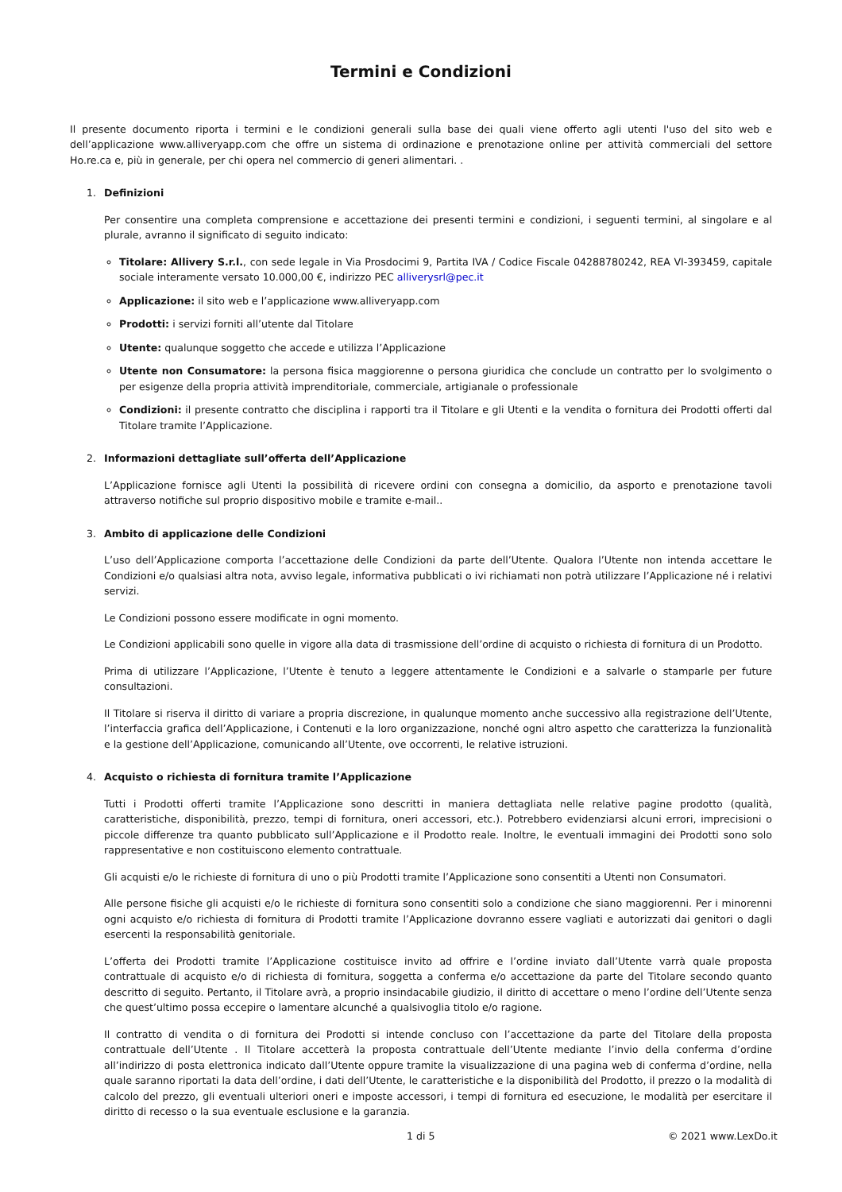Termini e Condizioni
Il presente documento riporta i termini e le condizioni generali sulla base dei quali viene offerto agli utenti l'uso del sito web e dell’applicazione www.alliveryapp.com che offre un sistema di ordinazione e prenotazione online per attività commerciali del settore Ho.re.ca e, più in generale, per chi opera nel commercio di generi alimentari. .
1. Definizioni
Per consentire una completa comprensione e accettazione dei presenti termini e condizioni, i seguenti termini, al singolare e al plurale, avranno il significato di seguito indicato:
Titolare: Allivery S.r.l., con sede legale in Via Prosdocimi 9, Partita IVA / Codice Fiscale 04288780242, REA VI-393459, capitale sociale interamente versato 10.000,00 €, indirizzo PEC alliverysrl@pec.it
Applicazione: il sito web e l’applicazione www.alliveryapp.com
Prodotti: i servizi forniti all’utente dal Titolare
Utente: qualunque soggetto che accede e utilizza l’Applicazione
Utente non Consumatore: la persona fisica maggiorenne o persona giuridica che conclude un contratto per lo svolgimento o per esigenze della propria attività imprenditoriale, commerciale, artigianale o professionale
Condizioni: il presente contratto che disciplina i rapporti tra il Titolare e gli Utenti e la vendita o fornitura dei Prodotti offerti dal Titolare tramite l’Applicazione.
2. Informazioni dettagliate sull’offerta dell’Applicazione
L’Applicazione fornisce agli Utenti la possibilità di ricevere ordini con consegna a domicilio, da asporto e prenotazione tavoli attraverso notifiche sul proprio dispositivo mobile e tramite e-mail..
3. Ambito di applicazione delle Condizioni
L’uso dell’Applicazione comporta l’accettazione delle Condizioni da parte dell’Utente. Qualora l’Utente non intenda accettare le Condizioni e/o qualsiasi altra nota, avviso legale, informativa pubblicati o ivi richiamati non potrà utilizzare l’Applicazione né i relativi servizi.
Le Condizioni possono essere modificate in ogni momento.
Le Condizioni applicabili sono quelle in vigore alla data di trasmissione dell’ordine di acquisto o richiesta di fornitura di un Prodotto.
Prima di utilizzare l’Applicazione, l’Utente è tenuto a leggere attentamente le Condizioni e a salvarle o stamparle per future consultazioni.
Il Titolare si riserva il diritto di variare a propria discrezione, in qualunque momento anche successivo alla registrazione dell’Utente, l’interfaccia grafica dell’Applicazione, i Contenuti e la loro organizzazione, nonché ogni altro aspetto che caratterizza la funzionalità e la gestione dell’Applicazione, comunicando all’Utente, ove occorrenti, le relative istruzioni.
4. Acquisto o richiesta di fornitura tramite l’Applicazione
Tutti i Prodotti offerti tramite l’Applicazione sono descritti in maniera dettagliata nelle relative pagine prodotto (qualità, caratteristiche, disponibilità, prezzo, tempi di fornitura, oneri accessori, etc.). Potrebbero evidenziarsi alcuni errori, imprecisioni o piccole differenze tra quanto pubblicato sull’Applicazione e il Prodotto reale. Inoltre, le eventuali immagini dei Prodotti sono solo rappresentative e non costituiscono elemento contrattuale.
Gli acquisti e/o le richieste di fornitura di uno o più Prodotti tramite l’Applicazione sono consentiti a Utenti non Consumatori.
Alle persone fisiche gli acquisti e/o le richieste di fornitura sono consentiti solo a condizione che siano maggiorenni. Per i minorenni ogni acquisto e/o richiesta di fornitura di Prodotti tramite l’Applicazione dovranno essere vagliati e autorizzati dai genitori o dagli esercenti la responsabilità genitoriale.
L’offerta dei Prodotti tramite l’Applicazione costituisce invito ad offrire e l’ordine inviato dall’Utente varrà quale proposta contrattuale di acquisto e/o di richiesta di fornitura, soggetta a conferma e/o accettazione da parte del Titolare secondo quanto descritto di seguito. Pertanto, il Titolare avrà, a proprio insindacabile giudizio, il diritto di accettare o meno l’ordine dell’Utente senza che quest’ultimo possa eccepire o lamentare alcunché a qualsivoglia titolo e/o ragione.
Il contratto di vendita o di fornitura dei Prodotti si intende concluso con l’accettazione da parte del Titolare della proposta contrattuale dell’Utente . Il Titolare accetterà la proposta contrattuale dell’Utente mediante l’invio della conferma d’ordine all’indirizzo di posta elettronica indicato dall’Utente oppure tramite la visualizzazione di una pagina web di conferma d’ordine, nella quale saranno riportati la data dell’ordine, i dati dell’Utente, le caratteristiche e la disponibilità del Prodotto, il prezzo o la modalità di calcolo del prezzo, gli eventuali ulteriori oneri e imposte accessori, i tempi di fornitura ed esecuzione, le modalità per esercitare il diritto di recesso o la sua eventuale esclusione e la garanzia.
1 di 5 © 2021 www.LexDo.it